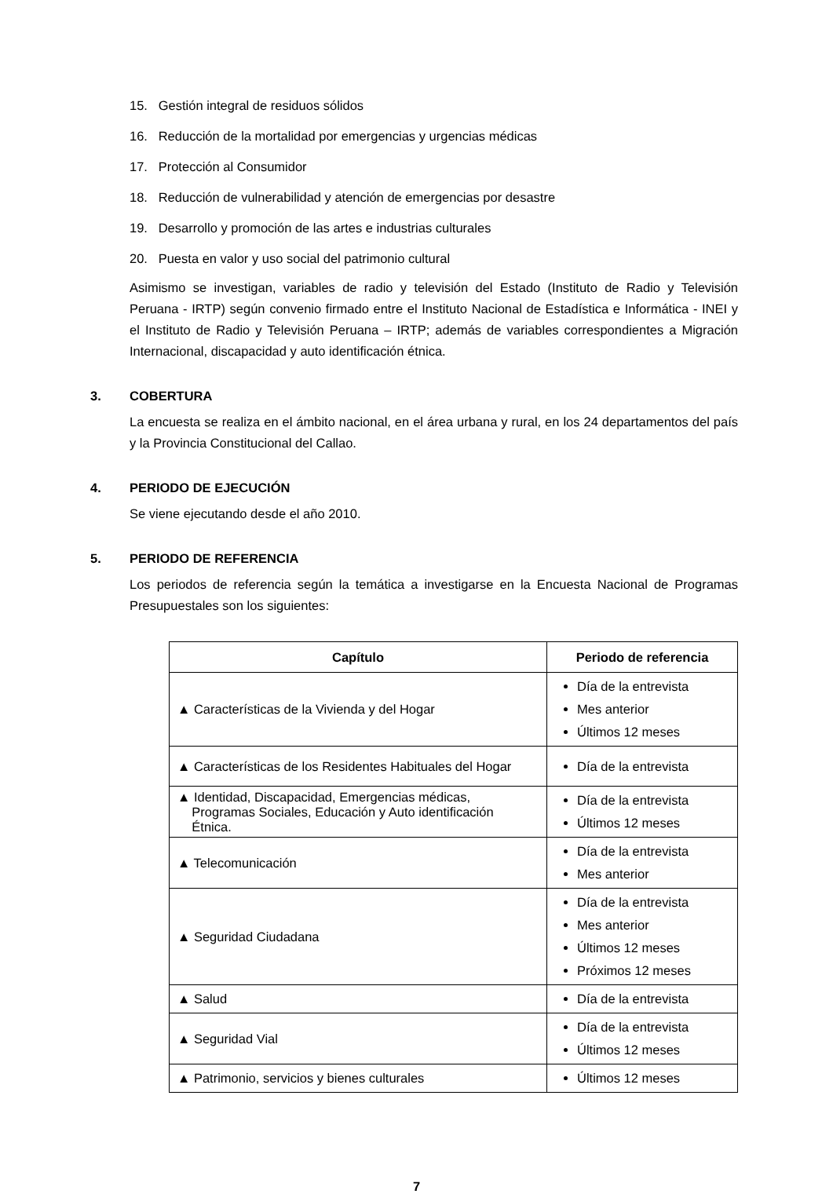15. Gestión integral de residuos sólidos
16. Reducción de la mortalidad por emergencias y urgencias médicas
17. Protección al Consumidor
18. Reducción de vulnerabilidad y atención de emergencias por desastre
19. Desarrollo y promoción de las artes e industrias culturales
20. Puesta en valor y uso social del patrimonio cultural
Asimismo se investigan, variables de radio y televisión del Estado (Instituto de Radio y Televisión Peruana - IRTP) según convenio firmado entre el Instituto Nacional de Estadística e Informática - INEI y el Instituto de Radio y Televisión Peruana – IRTP; además de variables correspondientes a Migración Internacional, discapacidad y auto identificación étnica.
3. COBERTURA
La encuesta se realiza en el ámbito nacional, en el área urbana y rural, en los 24 departamentos del país y la Provincia Constitucional del Callao.
4. PERIODO DE EJECUCIÓN
Se viene ejecutando desde el año 2010.
5. PERIODO DE REFERENCIA
Los periodos de referencia según la temática a investigarse en la Encuesta Nacional de Programas Presupuestales son los siguientes:
| Capítulo | Periodo de referencia |
| --- | --- |
| ▲ Características de la Vivienda y del Hogar | Día de la entrevista Mes anterior Últimos 12 meses |
| ▲ Características de los Residentes Habituales del Hogar | Día de la entrevista |
| ▲ Identidad, Discapacidad, Emergencias médicas, Programas Sociales, Educación y Auto identificación Étnica. | Día de la entrevista Últimos 12 meses |
| ▲ Telecomunicación | Día de la entrevista Mes anterior |
| ▲ Seguridad Ciudadana | Día de la entrevista Mes anterior Últimos 12 meses Próximos 12 meses |
| ▲ Salud | Día de la entrevista |
| ▲ Seguridad Vial | Día de la entrevista Últimos 12 meses |
| ▲ Patrimonio, servicios y bienes culturales | Últimos 12 meses |
7